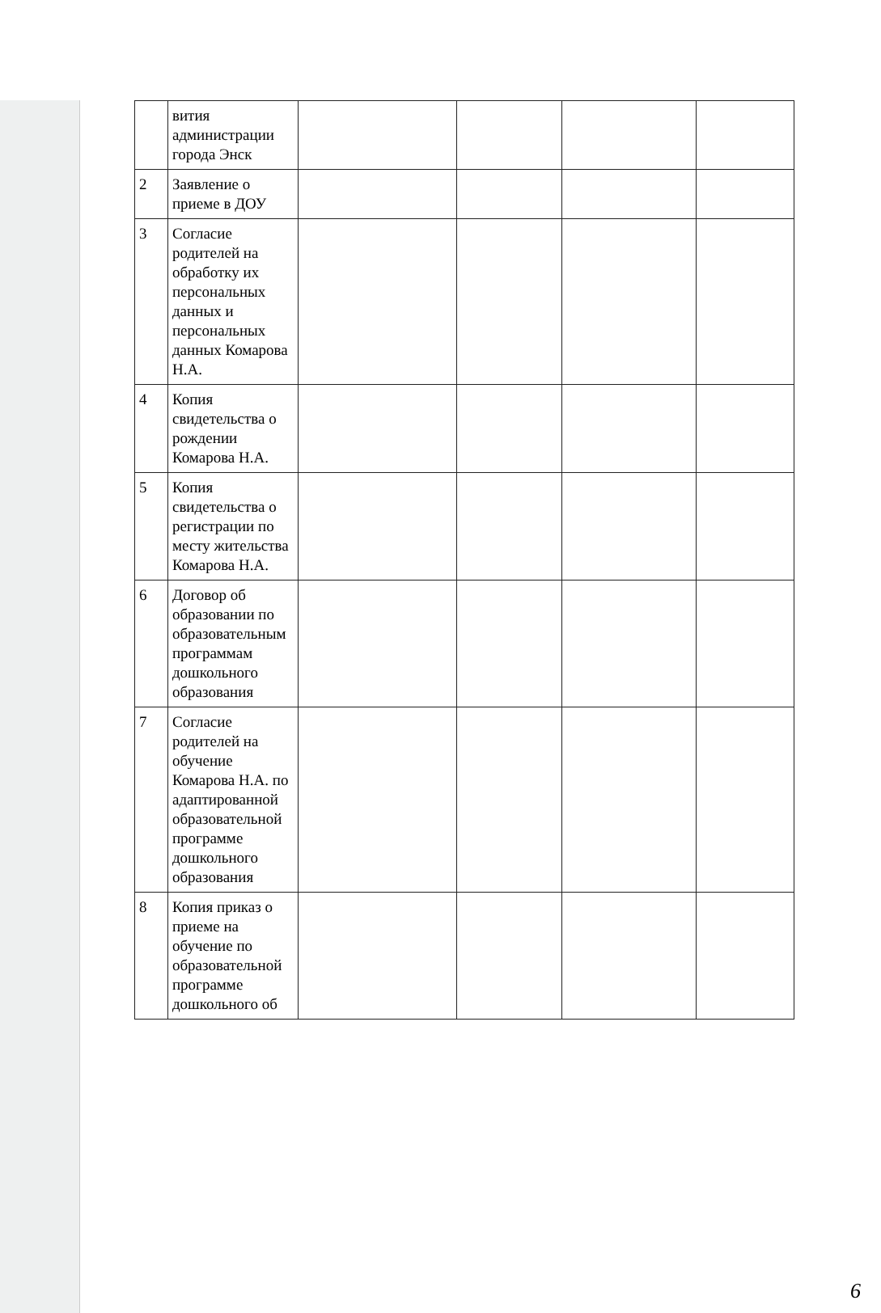| | вития администрации города Энск | | | | |
| 2 | Заявление о приеме в ДОУ | | | | |
| 3 | Согласие родителей на обработку их персональных данных и персональных данных Комарова Н.А. | | | | |
| 4 | Копия свидетельства о рождении Комарова Н.А. | | | | |
| 5 | Копия свидетельства о регистрации по месту жительства Комарова Н.А. | | | | |
| 6 | Договор об образовании по образовательным программам дошкольного образования | | | | |
| 7 | Согласие родителей на обучение Комарова Н.А. по адаптированной образовательной программе дошкольного образования | | | | |
| 8 | Копия приказ о приеме на обучение по образовательной программе дошкольного об | | | | |
6